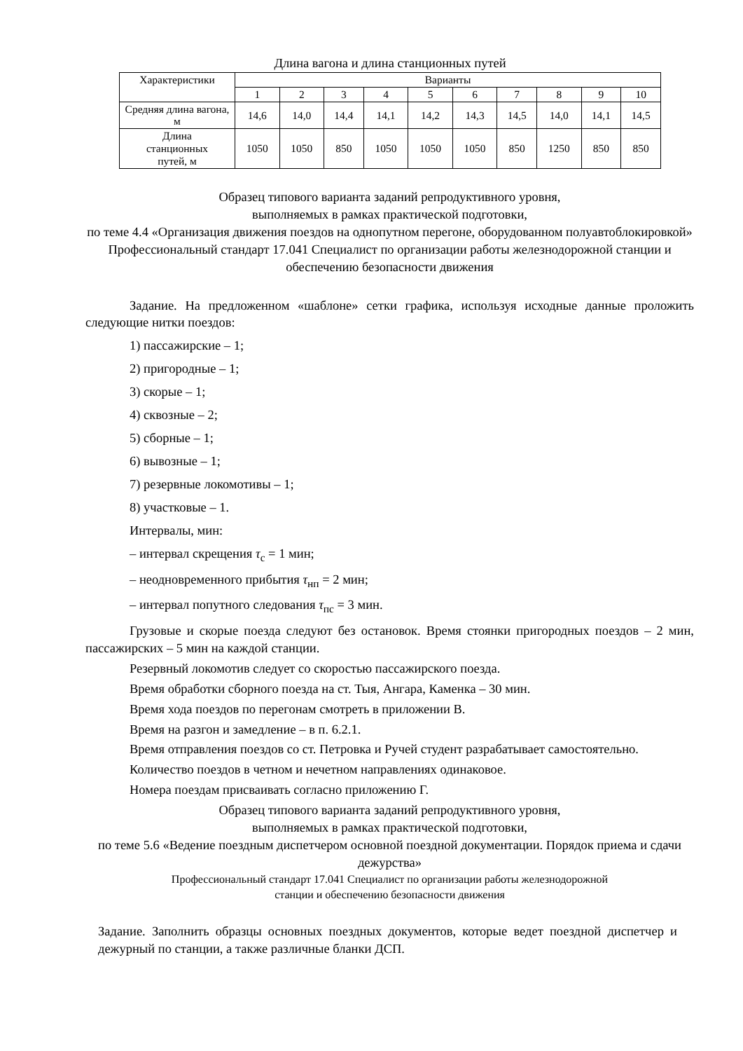Длина вагона и длина станционных путей
| Характеристики | Варианты | | | | | | | | | |
| --- | --- | --- | --- | --- | --- | --- | --- | --- | --- | --- |
| | 1 | 2 | 3 | 4 | 5 | 6 | 7 | 8 | 9 | 10 |
| Средняя длина вагона, м | 14,6 | 14,0 | 14,4 | 14,1 | 14,2 | 14,3 | 14,5 | 14,0 | 14,1 | 14,5 |
| Длина станционных путей, м | 1050 | 1050 | 850 | 1050 | 1050 | 1050 | 850 | 1250 | 850 | 850 |
Образец типового варианта заданий репродуктивного уровня,
выполняемых в рамках практической подготовки,
по теме 4.4 «Организация движения поездов на однопутном перегоне, оборудованном полуавтоблокировкой»
Профессиональный стандарт 17.041 Специалист по организации работы железнодорожной станции и обеспечению безопасности движения
Задание. На предложенном «шаблоне» сетки графика, используя исходные данные проложить следующие нитки поездов:
1) пассажирские – 1;
2) пригородные – 1;
3) скорые – 1;
4) сквозные – 2;
5) сборные – 1;
6) вывозные – 1;
7) резервные локомотивы – 1;
8) участковые – 1.
Интервалы, мин:
– интервал скрещения τ<sub>с</sub> = 1 мин;
– неодновременного прибытия τ<sub>нп</sub> = 2 мин;
– интервал попутного следования τ<sub>пс</sub> = 3 мин.
Грузовые и скорые поезда следуют без остановок. Время стоянки пригородных поездов – 2 мин, пассажирских – 5 мин на каждой станции.
Резервный локомотив следует со скоростью пассажирского поезда.
Время обработки сборного поезда на ст. Тыя, Ангара, Каменка – 30 мин.
Время хода поездов по перегонам смотреть в приложении В.
Время на разгон и замедление – в п. 6.2.1.
Время отправления поездов со ст. Петровка и Ручей студент разрабатывает самостоятельно.
Количество поездов в четном и нечетном направлениях одинаковое.
Номера поездам присваивать согласно приложению Г.
Образец типового варианта заданий репродуктивного уровня,
выполняемых в рамках практической подготовки,
по теме 5.6 «Ведение поездным диспетчером основной поездной документации. Порядок приема и сдачи дежурства»
Профессиональный стандарт 17.041 Специалист по организации работы железнодорожной
станции и обеспечению безопасности движения
Задание. Заполнить образцы основных поездных документов, которые ведет поездной диспетчер и дежурный по станции, а также различные бланки ДСП.